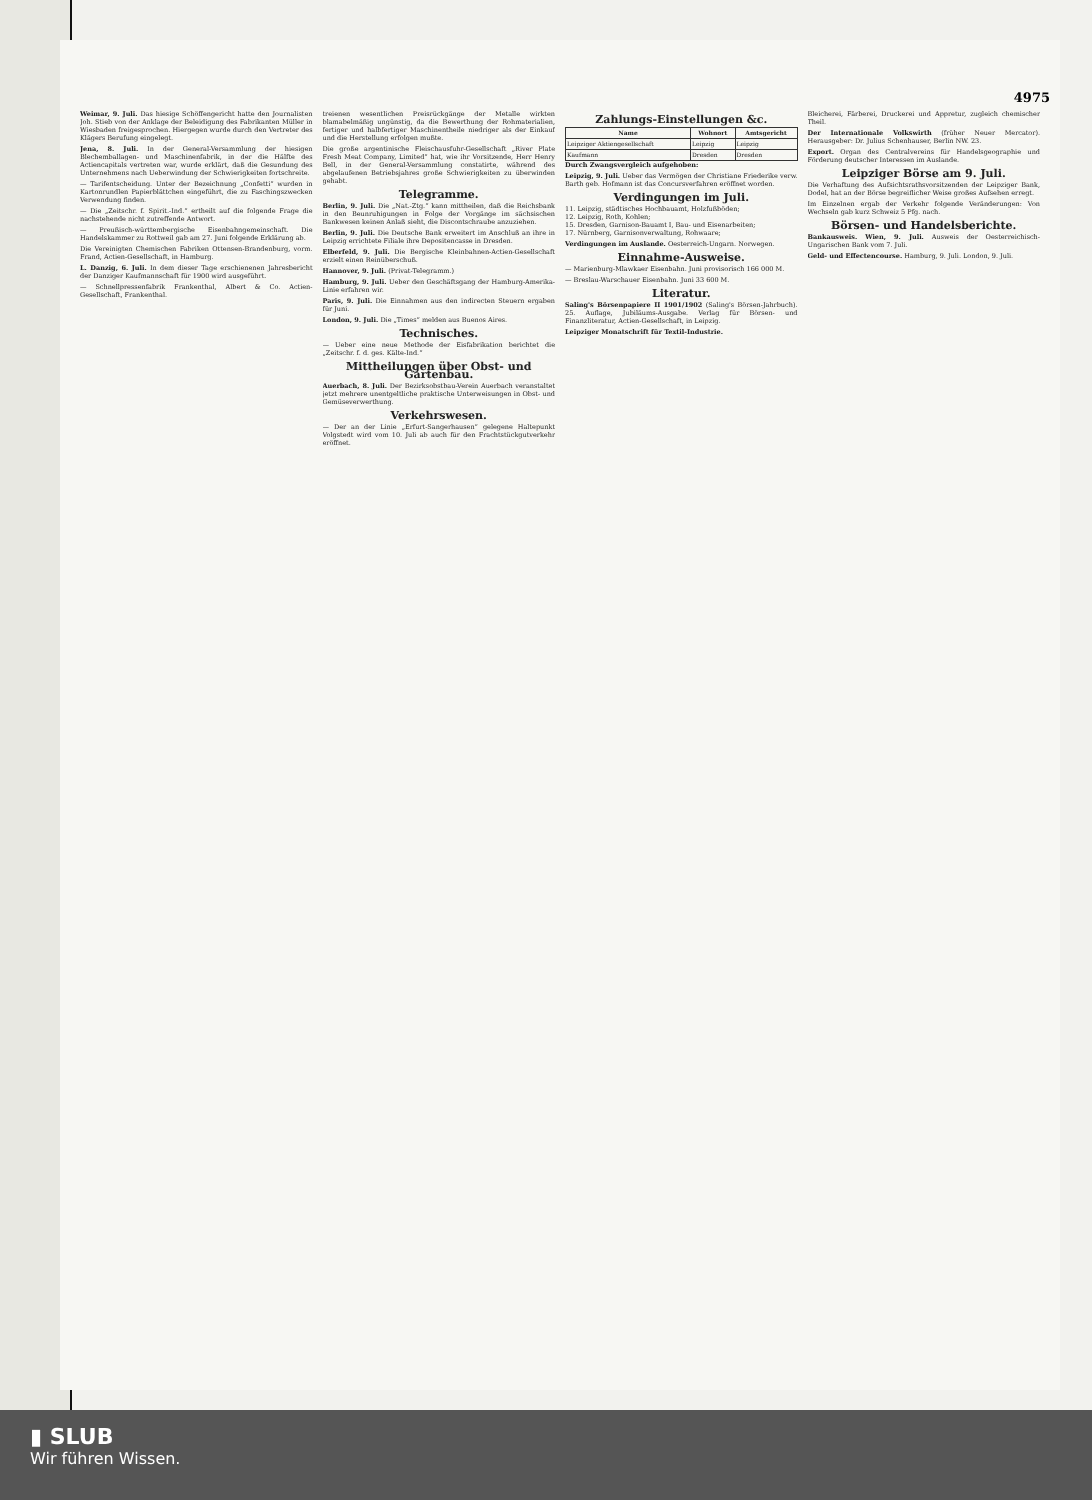4975
Weimar, 9. Juli. Das hiesige Schöffengericht hatte den Journalisten Joh. Stieb von der Anklage der Beleidigung des Fabrikanten Müller in Wiesbaden freigesprochen. Hiergegen wurde durch den Vertreter des Klägers Berufung eingelegt.
Jena, 8. Juli. In der General-Versammlung der hiesigen Blechemballagen- und Maschinenfabrik, in der die Hälfte des Actiencapitals vertreten war, wurde erklärt, daß die Gesundung des Unternehmens nach Ueberwindung der Schwierigkeiten fortschreite.
— Tarifentscheidung. Unter der Bezeichnung „Confetti“ wurden in Kartonrundlen Papierblättchen eingeführt, die zu Faschingszwecken Verwendung finden.
— Die „Zeitschr. f. Spirit.-Ind.“ ertheilt auf die folgende Frage die nachstehende nicht zutreffende Antwort.
— Preußisch-württembergische Eisenbahngemeinschaft. Die Handelskammer zu Rottweil gab am 27. Juni folgende Erklärung ab.
Die Vereinigten Chemischen Fabriken Ottensen-Brandenburg, vorm. Frand, Actien-Gesellschaft, in Hamburg.
L. Danzig, 6. Juli. In dem dieser Tage erschienenen Jahresbericht der Danziger Kaufmannschaft für 1900 wird ausgeführt.
— Schnellpressenfabrik Frankenthal, Albert & Co. Actien-Gesellschaft, Frankenthal.
treienen wesentlichen Preisrückgänge der Metalle wirkten blamabelmäßig ungünstig, da die Bewerthung der Rohmaterialien, fertiger und halbfertiger Maschinentheile niedriger als der Einkauf und die Herstellung erfolgen mußte.
Die große argentinische Fleischausfuhr-Gesellschaft „River Plate Fresh Meat Company, Limited“ hat, wie ihr Vorsitzende, Herr Henry Bell, in der General-Versammlung constatirte, während des abgelaufenen Betriebsjahres große Schwierigkeiten zu überwinden gehabt.
Telegramme.
Berlin, 9. Juli. Die „Nat.-Ztg.“ kann mittheilen, daß die Reichsbank in den Beunruhigungen in Folge der Vorgänge im sächsischen Bankwesen keinen Anlaß sieht, die Discontschraube anzuziehen.
Berlin, 9. Juli. Die Deutsche Bank erweitert im Anschluß an ihre in Leipzig errichtete Filiale ihre Depositencasse in Dresden.
Elberfeld, 9. Juli. Die Bergische Kleinbahnen-Actien-Gesellschaft erzielt einen Reinüberschuß.
Hannover, 9. Juli. (Privat-Telegramm.)
Hamburg, 9. Juli. Ueber den Geschäftsgang der Hamburg-Amerika-Linie erfahren wir.
Paris, 9. Juli. Die Einnahmen aus den indirecten Steuern ergaben für Juni.
London, 9. Juli. Die „Times“ melden aus Buenos Aires.
Technisches.
— Ueber eine neue Methode der Eisfabrikation berichtet die „Zeitschr. f. d. ges. Kälte-Ind.“
Mittheilungen über Obst- und Gartenbau.
Auerbach, 8. Juli. Der Bezirksobstbau-Verein Auerbach veranstaltet jetzt mehrere unentgeltliche praktische Unterweisungen in Obst- und Gemüseverwerthung.
Verkehrswesen.
— Der an der Linie „Erfurt-Sangerhausen“ gelegene Haltepunkt Volgstedt wird vom 10. Juli ab auch für den Frachtstückgutverkehr eröffnet.
Zahlungs-Einstellungen &c.
| Name | Wohnort | Amtsgericht |
| --- | --- | --- |
| Leipziger Aktiengesellschaft | Leipzig | Leipzig |
| Kaufmann | Dresden | Dresden |
Durch Zwangsvergleich aufgehoben:
Leipzig, 9. Juli. Ueber das Vermögen der Christiane Friederike verw. Barth geb. Hofmann ist das Concursverfahren eröffnet worden.
Verdingungen im Juli.
11. Leipzig, städtisches Hochbauamt, Holzfußböden;
12. Leipzig, Roth, Kohlen;
15. Dresden, Garnison-Bauamt I, Bau- und Eisenarbeiten;
17. Nürnberg, Garnisonverwaltung, Rohwaare;
Verdingungen im Auslande. Oesterreich-Ungarn. Norwegen.
Einnahme-Ausweise.
— Marienburg-Mlawkaer Eisenbahn. Juni provisorisch 166 000 M.
— Breslau-Warschauer Eisenbahn. Juni 33 600 M.
Literatur.
Saling's Börsenpapiere II 1901/1902 (Saling's Börsen-Jahrbuch). 25. Auflage, Jubiläums-Ausgabe. Verlag für Börsen- und Finanzliteratur, Actien-Gesellschaft, in Leipzig.
Leipziger Monatschrift für Textil-Industrie.
Bleicherei, Färberei, Druckerei und Appretur, zugleich chemischer Theil.
Der Internationale Volkswirth (früher Neuer Mercator). Herausgeber: Dr. Julius Schenhauser, Berlin NW. 23.
Export. Organ des Centralvereins für Handelsgeographie und Förderung deutscher Interessen im Auslande.
Leipziger Börse am 9. Juli.
Die Verhaftung des Aufsichtsrathsvorsitzenden der Leipziger Bank, Dodel, hat an der Börse begreiflicher Weise großes Aufsehen erregt.
Im Einzelnen ergab der Verkehr folgende Veränderungen: Von Wechseln gab kurz Schweiz 5 Pfg. nach.
Börsen- und Handelsberichte.
Bankausweis. Wien, 9. Juli. Ausweis der Oesterreichisch-Ungarischen Bank vom 7. Juli.
Geld- und Effectencourse. Hamburg, 9. Juli. London, 9. Juli.
▮ SLUB
Wir führen Wissen.